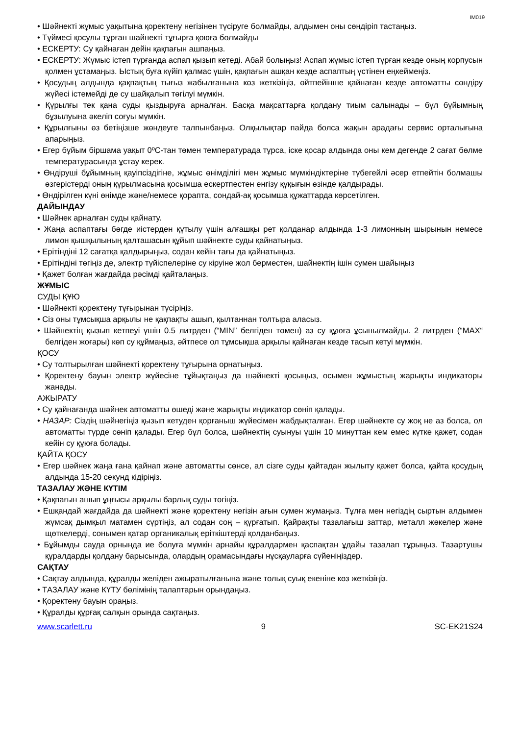IM019
• Шәйнекті жұмыс уақытына қоректену негізінен түсіруге болмайды, алдымен оны сөндіріп тастаңыз.
• Түймесі қосулы тұрған шайнекті тұғырға қоюға болмайды
• ЕСКЕРТУ: Су қайнаған дейін қақпағын ашпаңыз.
• ЕСКЕРТУ: Жұмыс істеп тұрғанда аспап қызып кетеді. Абай болыңыз! Аспап жұмыс істеп тұрған кезде оның корпусын қолмен ұстамаңыз. Ыстық буға күйіп қалмас үшін, қақпағын ашқан кезде аспаптың үстінен еңкеймеңіз.
• Қосудың алдында қақпақтың тығыз жабылғанына көз жеткізіңіз, өйтпейінше қайнаған кезде автоматты сөндіру жүйесі істемейді де су шайқалып төгілуі мүмкін.
• Құрылғы тек қана суды қыздыруға арналған. Басқа мақсаттарға қолдану тиым салынады – бұл бұйымның бұзылуына әкеліп соғуы мүмкін.
• Құрылғыны өз бетіңізше жөндеуге талпынбаңыз. Олқылықтар пайда болса жақын арадағы сервис орталығына апарыңыз.
• Егер бұйым біршама уақыт 0ºC-тан төмен температурада тұрса, іске қосар алдында оны кем дегенде 2 сағат бөлме температурасында ұстау керек.
• Өндіруші бұйымның қауіпсіздігіне, жұмыс өнімділігі мен жұмыс мүмкіндіктеріне түбегейлі әсер етпейтін болмашы өзгерістерді оның құрылмасына қосымша ескертпестен енгізу құқығын өзінде қалдырады.
• Өндірілген күні өнімде және/немесе қорапта, сондай-ақ қосымша құжаттарда көрсетілген.
ДАЙЫНДАУ
• Шәйнек арналған суды қайнату.
• Жаңа аспаптағы бөгде иістерден құтылу үшін алғашқы рет қолданар алдында 1-3 лимонның шырынын немесе лимон қышқылының қалташасын құйып шәйнекте суды қайнатыңыз.
• Ерітіндіні 12 сағатқа қалдырыңыз, содан кейін тағы да қайнатыңыз.
• Ерітіндіні төгіңіз де, электр түйіспелеріне су кіруіне жол берместен, шайнектің ішін сумен шайыңыз
• Қажет болған жағдайда рәсімді қайталаңыз.
ЖҰМЫС
СУДЫ ҚҰЮ
• Шәйнекті қоректену тұғырынан түсіріңіз.
• Сіз оны тұмсықша арқылы не қақпақты ашып, қылтаннан толтыра аласыз.
• Шәйнектің қызып кетпеуі үшін 0.5 литрден (“MIN” белгіден төмен) аз су құюға ұсынылмайды. 2 литрден (“MAX“ белгіден жоғары) көп су құймаңыз, әйтпесе ол тұмсықша арқылы қайнаған кезде тасып кетуі мүмкін.
ҚОСУ
• Су толтырылған шәйнекті қоректену тұғырына орнатыңыз.
• Қоректену бауын электр жүйесіне тұйықтаңыз да шәйнекті қосыңыз, осымен жұмыстың жарықты индикаторы жанады.
АЖЫРАТУ
• Су қайнағанда шәйнек автоматты өшеді және жарықты индикатор сөніп қалады.
• НАЗАР: Сіздің шәйнегіңіз қызып кетуден қорғаныш жүйесімен жабдықталған. Егер шәйнекте су жоқ не аз болса, ол автоматты түрде сөніп қалады. Егер бұл болса, шәйнектің суынуы үшін 10 минуттан кем емес күтке қажет, содан кейін су құюға болады.
ҚАЙТА ҚОСУ
• Егер шәйнек жаңа ғана қайнап және автоматты сөнсе, ал сізге суды қайтадан жылыту қажет болса, қайта қосудың алдында 15-20 секунд кідіріңіз.
ТАЗАЛАУ ЖӘНЕ КҮТІМ
• Қақпағын ашып ұңғысы арқылы барлық суды төгіңіз.
• Ешқандай жағдайда да шәйнекті және қоректену негізін ағын сумен жумаңыз. Тұлға мен негіздің сыртын алдымен жұмсақ дымқыл матамен сүртіңіз, ал содан соң – құрғатып. Қайрақты тазалағыш заттар, металл жөкелер және щөткелерді, сонымен қатар органикалық еріткіштерді қолданбаңыз.
• Бұйымды сауда орнында ие болуға мүмкін арнайы құралдармен қаспақтан ұдайы тазалап тұрыңыз. Тазартушы құралдарды қолдану барысында, олардың орамасындағы нұсқауларға сүйеніңіздер.
САҚТАУ
• Сақтау алдында, құралды желіден ажыратылғанына және толық суық екеніне көз жеткізіңіз.
• ТАЗАЛАУ және КҮТУ бөлімінің талаптарын орындаңыз.
• Қоректену бауын ораңыз.
• Құралды құрғақ салқын орында сақтаңыз.
www.scarlett.ru 9 SC-EK21S24